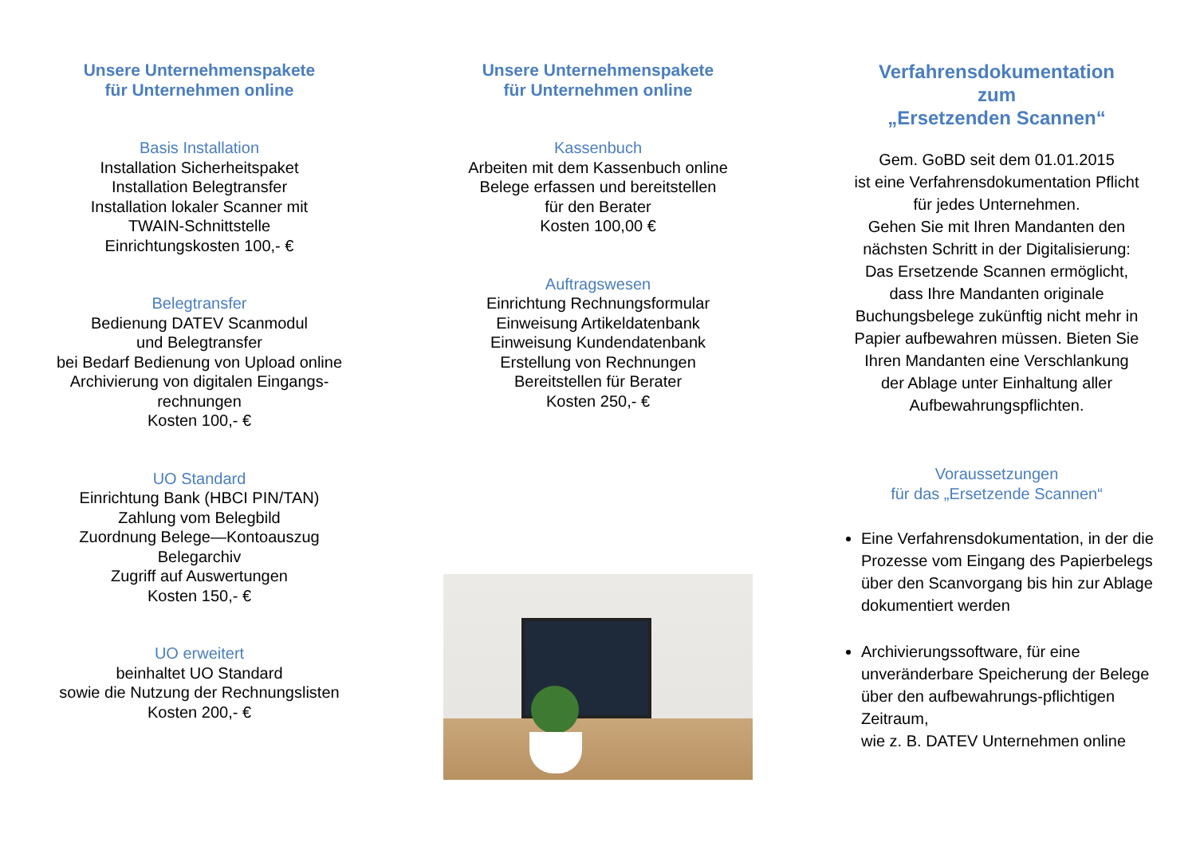Unsere Unternehmenspakete
für Unternehmen online
Basis Installation
Installation Sicherheitspaket
Installation Belegtransfer
Installation lokaler Scanner mit
TWAIN-Schnittstelle
Einrichtungskosten 100,- €
Belegtransfer
Bedienung DATEV Scanmodul
und Belegtransfer
bei Bedarf Bedienung von Upload online
Archivierung von digitalen Eingangs-
rechnungen
Kosten 100,- €
UO Standard
Einrichtung Bank (HBCI PIN/TAN)
Zahlung vom Belegbild
Zuordnung Belege—Kontoauszug
Belegarchiv
Zugriff auf Auswertungen
Kosten 150,- €
UO erweitert
beinhaltet UO Standard
sowie die Nutzung der Rechnungslisten
Kosten 200,- €
Unsere Unternehmenspakete
für Unternehmen online
Kassenbuch
Arbeiten mit dem Kassenbuch online
Belege erfassen und bereitstellen
für den Berater
Kosten 100,00 €
Auftragswesen
Einrichtung Rechnungsformular
Einweisung Artikeldatenbank
Einweisung Kundendatenbank
Erstellung von Rechnungen
Bereitstellen für Berater
Kosten 250,- €
Verfahrensdokumentation
zum
„Ersetzenden Scannen“
Gem. GoBD seit dem 01.01.2015
ist eine Verfahrensdokumentation Pflicht
für jedes Unternehmen.
Gehen Sie mit Ihren Mandanten den
nächsten Schritt in der Digitalisierung:
Das Ersetzende Scannen ermöglicht,
dass Ihre Mandanten originale
Buchungsbelege zukünftig nicht mehr in
Papier aufbewahren müssen. Bieten Sie
Ihren Mandanten eine Verschlankung
der Ablage unter Einhaltung aller
Aufbewahrungspflichten.
Voraussetzungen
für das „Ersetzende Scannen“
Eine Verfahrensdokumentation, in der die Prozesse vom Eingang des Papierbelegs über den Scanvorgang bis hin zur Ablage dokumentiert werden
Archivierungssoftware, für eine unveränderbare Speicherung der Belege über den aufbewahrungs-pflichtigen Zeitraum,
wie z. B. DATEV Unternehmen online